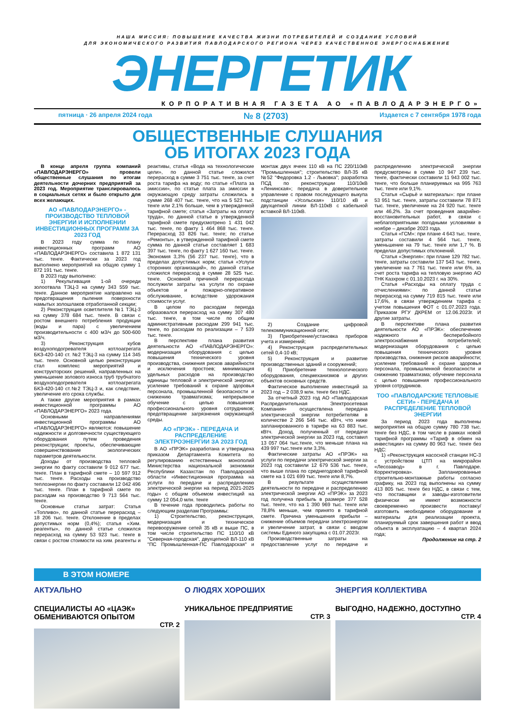НАША МИССИЯ: ПОВЫШЕНИЕ КАЧЕСТВА ЖИЗНИ ПОТРЕБИТЕЛЕЙ И СОЗДАНИЕ УСЛОВИЙ
ДЛЯ ЭКОНОМИЧЕСКОГО РАЗВИТИЯ ПАВЛОДАРСКОГО РЕГИОНА ЧЕРЕЗ КАЧЕСТВЕННОЕ ЭНЕРГОСНАБЖЕНИЕ
ЭНЕРГЕТИК
КОРПОРАТИВНАЯ ГАЗЕТА АО «ПАВЛОДАРЭНЕРГО»
пятница · 26 апреля 2024 года № 8 (2703) Издается с 7 сентября 1978 года
ОБЩЕСТВЕННЫЕ СЛУШАНИЯ
ОБ ИТОГАХ 2023 ГОДА
В конце апреля группа компаний «ПАВЛОДАРЭНЕРГО» провели общественные слушания по итогам деятельности дочерних предприятий за 2023 год. Мероприятие транслировалось в социальных сетях и было открыто для всех желающих.
АО «ПАВЛОДАРЭНЕРГО» - ПРОИЗВОДСТВО ТЕПЛОВОЙ ЭНЕРГИИ И ИСПОЛНЕНИИ ИНВЕСТИЦИОННЫХ ПРОГРАММ ЗА 2023 ГОД
В 2023 году сумма по плану инвестиционных программ АО «ПАВЛОДАРЭНЕРГО» составила 1 872 131 тыс. тенге. Фактически за 2023 год выполнено мероприятий на общую сумму 1 872 191 тыс. тенге.
В 2023 году выполнено:
1) Рекультивация 1-ой очереди золоотвала ТЭЦ-3 на сумму 343 559 тыс. тенге. Данное мероприятие направлено на предотвращения пыления поверхности намытых золошлаков отработанной секции;
2) Реконструкция осветлителя №1 ТЭЦ-3 на сумму 378 684 тыс. тенге. В связи с ростом внешнего потребления продукции (воды и пара) с увеличением производительности с 400 м3/ч до 500-600 м3/ч.
3) Реконструкция кубов воздухоподогревателя котлоагрегата БКЗ-420-140 ст. №2 ТЭЦ-3 на сумму 114 345 тыс. тенге. Основной целью реконструкции стал комплекс мероприятий и конструкторских решений, направленных на уменьшение золового износа труб трубчатого воздухоподогревателя котлоагрегата БКЗ-420-140 ст.№2 ТЭЦ-3 и, как следствие, увеличение его срока службы.
А также другие мероприятия в рамках инвестиционной программы АО «ПАВЛОДАРЭНЕРГО» 2023 года.
Основными направлениями инвестиционной программы АО «ПАВЛОДАРЭНЕРГО» являются: повышение надежности и долговечности существующего оборудования путем проведения реконструкции; проекты, обеспечивающие совершенствование экологических параметров деятельности.
Доходы от производства тепловой энергии по факту составили 9 012 677 тыс. тенге. План в тарифной смете – 10 597 912 тыс. тенге. Расходы на производство теплоэнергии по факту составили 12 042 496 тыс. тенге. План в тарифной смете по расходам на производство 9 713 564 тыс. тенге.
Основные статьи затрат: Статья «Топливо», по данной статье перерасход – 18 206 тыс. тенге. Отклонение в пределах допустимых норм (0,4%); статья «Хим. реагенты», по данной статье сложился перерасход на сумму 53 923 тыс. тенге в связи с ростом стоимости на хим. реагенты и реактивы, статья «Вода на технологические цели», по данной статье сложился перерасход в сумме 3 751 тыс. тенге, за счет роста тарифа на воду; по статье «Плата за эмиссии», по статье плата за эмиссии в окружающую среду затраты сложились в сумме 268 407 тыс. тенге, что на 5 523 тыс. тенге или 2,1% больше, чем в утвержденной тарифной смете; статья «Затраты на оплату труда», по данной статье в утвержденной тарифной смете предусмотрено 1 431 042 тыс. тенге, по факту 1 464 868 тыс. тенге. Перерасход 33 826 тыс. тенге; по статье «Ремонты», в утвержденной тарифной смете сумма по данной статье составляет 1 683 397 тыс. тенге, по факту 1 627 160 тыс. тенге. Экономия 3,3% (56 237 тыс. тенге), что в пределах допустимых норм; статья «Услуги сторонних организаций», по данной статье сложился перерасход в сумме 28 525 тыс. тенге. Основной причиной перерасхода послужили затраты на услуги по охране объектов и пожарно-оперативное обслуживание, вследствие удорожания стоимости услуг.
В целом по расходам периода образовался перерасход на сумму 307 480 тыс. тенге, в том числе по общим административным расходам 299 941 тыс. тенге, по расходам по реализации – 7 539 тыс. тенге.
В перспективе плана развития деятельности АО «ПАВЛОДАРЭНЕРГО»: модернизация оборудования с целью повышения технического уровня производства, снижения рисков аварийности и исключения простоев; минимизация удельных расходов на производство единицы тепловой и электрической энергии; усиление требований к охране здоровья персонала, промышленной безопасности и снижению травматизма; непрерывное обучение с целью повышения профессионального уровня сотрудников; предотвращение загрязнения окружающей среды.
АО «ПРЭК» - ПЕРЕДАЧА И РАСПРЕДЕЛЕНИЕ ЭЛЕКТРОЭНЕРГИИ ЗА 2023 ГОД
В АО «ПРЭК» разработана и утверждена приказом Департамента Комитета по регулированию естественных монополий Министерства национальной экономики Республики Казахстан по Павлодарской области «Инвестиционная программа на услуги по передаче и распределению электрической энергии на период 2021-2025 годы» с общим объемом инвестиций на сумму 12 054,0 млн. тенге
В течение года проводились работы по следующим разделам Программы:
1) Строительство, реконструкция, модернизация и техническое перевооружение сетей 35 кВ и выше ПС, в том числе строительство ПС 110/10 кВ "Северная-городская", двухцепной ВЛ-110 кВ "ПС Промышленная-ПС Павлодарская" и монтаж двух ячеек 110 кВ на ПС 220/110кВ "Промышленная"; строительство ВЛ-35 кВ №52 "Федоровка 1.2 - Львовка"; разработка ПСД по реконструкции 110/10кВ «Ленинская»; передача в доверительное управление с правом последующего выкупа подстанции «Усольская» 110/10 кВ и двухцепной линии ВЛ-110кВ с кабельной вставкой ВЛ-110кВ.
2) Создание цифровой телекоммуникационной сети;
3) Приобретение/установка приборов учета и измерений;
4) Реконструкция распределительных сетей 0,4-10 кВ;
5) Реконструкция и развитие производственных зданий и сооружений;
6) Приобретение технологического оборудования, спецмеханизмов и других объектов основных средств.
Фактическое выполнение инвестиций за 2023 год – 2 038,9 млн. тенге без НДС.
За отчетный 2023 год АО «Павлодарская Распределительная Электросетевая Компания» осуществлена передача электрической энергии потребителям в количестве 2 266 546 тыс. кВтч, что ниже запланированного в тарифе на 63 883 тыс. кВтч. Доход, полученный от передачи электрической энергии за 2023 год, составил 13 057 064 тыс.тенге, что меньше плана на 439 997 тыс.тенге или 3,3%.
Фактические затраты АО «ПРЭК» на услуги по передачи электрической энергии за 2023 год составили 12 679 536 тыс. тенге, что выше плана по среднегодовой тарифной смете на 1 021 699 тыс. тенге или 8,7%.
В результате осуществления деятельности по передаче и распределению электрической энергии АО «ПРЭК» за 2023 год получена прибыль в размере 377 528 тыс. тенге, что на 1 390 969 тыс. тенге или 78,8% меньше, чем принято в тарифной смете. Причина уменьшения прибыли – снижение объемов передачи электроэнергии и увеличение затрат, в связи с вводом системы Единого закупщика с 01.07.2023г.
Производственные затраты на предоставление услуг по передаче и распределению электрической энергии предусмотрены в сумме 10 947 239 тыс. тенге, фактически составили 11 943 002 тыс. тенге, что больше планируемых на 995 763 тыс. тенге или 9,1%.
Статья «Сырьё и материалы»: при плане 53 951 тыс. тенге, затраты составили 78 871 тыс. тенге, увеличение на 24 920 тыс. тенге или 46,2%. За счет проведения аварийно-восстановительных работ, в связи с неблагоприятными погодными условиями в ноябре – декабре 2023 года.
Статья «ГСМ»: при плане 4 643 тыс. тенге, затраты составили 4 564 тыс. тенге, уменьшение на 79 тыс. тенге или 1,7 %. В пределах допустимых отклонений.
Статья «Энергия»: при плане 129 782 тыс. тенге, затраты составили 137 543 тыс. тенге, увеличение на 7 761 тыс. тенге или 6%, за счет роста тарифа на тепловую энергию АО ТНК Казхром с 01.10.2023 г. на 30%.
Статья «Расходы на оплату труда с отчислениями»: по данной статье перерасход на сумму 719 815 тыс. тенге или 17,6%, в связи утверждением тарифа с учетом повышения ФОТ с 01.07.2023 года. Приказом РГУ ДКРЕМ от 12.06.2023г. И другие затраты.
В перспективе плана развития деятельности АО «ПРЭК»: обеспечению надежного и бесперебойного электроснабжения потребителей; модернизация оборудования с целью повышения технического уровня производства, снижения рисков аварийности; усиление требований к охране здоровья персонала, промышленной безопасности и снижению травматизма; обучение персонала с целью повышения профессионального уровня сотрудников.
ТОО «ПАВЛОДАРСКИЕ ТЕПЛОВЫЕ СЕТИ» - ПЕРЕДАЧА И РАСПРЕДЕЛЕНИЕ ТЕПЛОВОЙ ЭНЕРГИИ
За период 2023 года выполнены мероприятия на общую сумму 780 738 тыс. тенге без НДС, в том числе в рамках новой тарифной программы «Тариф в обмен на инвестиции» на сумму 80 963 тыс. тенге без НДС:
1) «Реконструкция насосной станции НС-3 с устройством ЦТП на микрорайон «Лесозавод» в г. Павлодаре. Корректировка». Запланированные строительно-монтажные работы согласно графику, на 2023 год выполнены на сумму 413 805 тыс. тенге без НДС, в связи с тем, что поставщики и заводы-изготовители физически не имеют возможности своевременно произвести поставку/изготовить необходимое оборудование и материалы для реализации проекта, планируемый срок завершения работ и ввод объекта в эксплуатацию – 4 квартал 2024 года;
Продолжение на стр. 2
В ЭТОМ НОМЕРЕ
АКТУАЛЬНО
СПЕЦИАЛИСТЫ АО «ЦАЭК» ОБМЕНИВАЮТСЯ ОПЫТОМ
СТР. 2
О ЛЮДЯХ ХОРОШИХ
УНИКАЛЬНОЕ ПРЕДПРИЯТИЕ
СТР. 3
ЭНЕРГИЯ КОЛЛЕКТИВА
ВЫГОДНО, НАДЕЖНО, ДОСТУПНО
СТР. 4